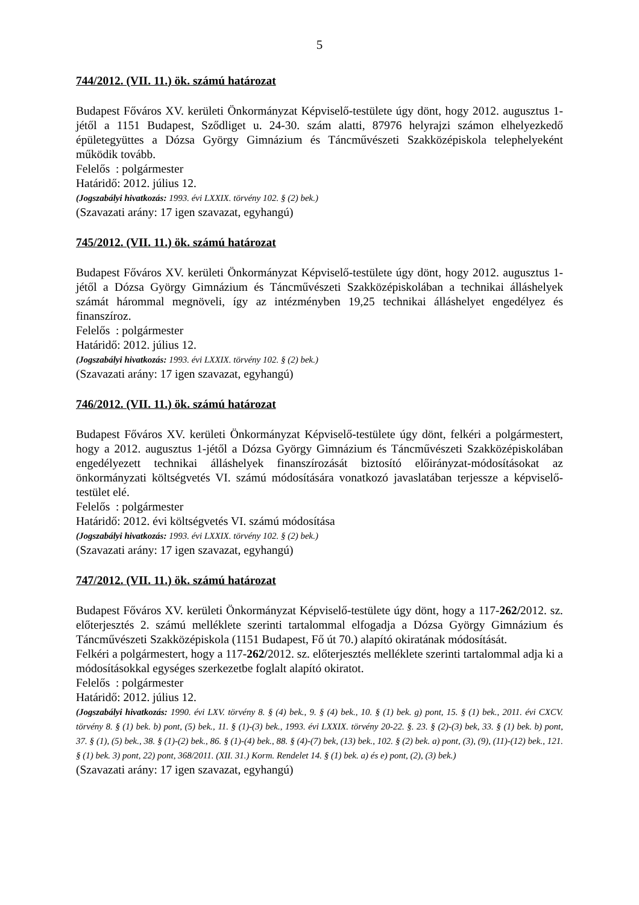5
744/2012. (VII. 11.) ök. számú határozat
Budapest Főváros XV. kerületi Önkormányzat Képviselő-testülete úgy dönt, hogy 2012. augusztus 1-jétől a 1151 Budapest, Sződliget u. 24-30. szám alatti, 87976 helyrajzi számon elhelyezkedő épületegyüttes a Dózsa György Gimnázium és Táncművészeti Szakközépiskola telephelyeként működik tovább.
Felelős : polgármester
Határidő: 2012. július 12.
(Jogszabályi hivatkozás: 1993. évi LXXIX. törvény 102. § (2) bek.)
(Szavazati arány: 17 igen szavazat, egyhangú)
745/2012. (VII. 11.) ök. számú határozat
Budapest Főváros XV. kerületi Önkormányzat Képviselő-testülete úgy dönt, hogy 2012. augusztus 1-jétől a Dózsa György Gimnázium és Táncművészeti Szakközépiskolában a technikai álláshelyek számát hárommal megnöveli, így az intézményben 19,25 technikai álláshelyet engedélyez és finanszíroz.
Felelős : polgármester
Határidő: 2012. július 12.
(Jogszabályi hivatkozás: 1993. évi LXXIX. törvény 102. § (2) bek.)
(Szavazati arány: 17 igen szavazat, egyhangú)
746/2012. (VII. 11.) ök. számú határozat
Budapest Főváros XV. kerületi Önkormányzat Képviselő-testülete úgy dönt, felkéri a polgármestert, hogy a 2012. augusztus 1-jétől a Dózsa György Gimnázium és Táncművészeti Szakközépiskolában engedélyezett technikai álláshelyek finanszírozását biztosító előirányzat-módosításokat az önkormányzati költségvetés VI. számú módosítására vonatkozó javaslatában terjessze a képviselő-testület elé.
Felelős : polgármester
Határidő: 2012. évi költségvetés VI. számú módosítása
(Jogszabályi hivatkozás: 1993. évi LXXIX. törvény 102. § (2) bek.)
(Szavazati arány: 17 igen szavazat, egyhangú)
747/2012. (VII. 11.) ök. számú határozat
Budapest Főváros XV. kerületi Önkormányzat Képviselő-testülete úgy dönt, hogy a 117-262/2012. sz. előterjesztés 2. számú melléklete szerinti tartalommal elfogadja a Dózsa György Gimnázium és Táncművészeti Szakközépiskola (1151 Budapest, Fő út 70.) alapító okiratának módosítását.
Felkéri a polgármestert, hogy a 117-262/2012. sz. előterjesztés melléklete szerinti tartalommal adja ki a módosításokkal egységes szerkezetbe foglalt alapító okiratot.
Felelős : polgármester
Határidő: 2012. július 12.
(Jogszabályi hivatkozás: 1990. évi LXV. törvény 8. § (4) bek., 9. § (4) bek., 10. § (1) bek. g) pont, 15. § (1) bek., 2011. évi CXCV. törvény 8. § (1) bek. b) pont, (5) bek., 11. § (1)-(3) bek., 1993. évi LXXIX. törvény 20-22. §. 23. § (2)-(3) bek, 33. § (1) bek. b) pont, 37. § (1), (5) bek., 38. § (1)-(2) bek., 86. § (1)-(4) bek., 88. § (4)-(7) bek, (13) bek., 102. § (2) bek. a) pont, (3), (9), (11)-(12) bek., 121. § (1) bek. 3) pont, 22) pont, 368/2011. (XII. 31.) Korm. Rendelet 14. § (1) bek. a) és e) pont, (2), (3) bek.)
(Szavazati arány: 17 igen szavazat, egyhangú)